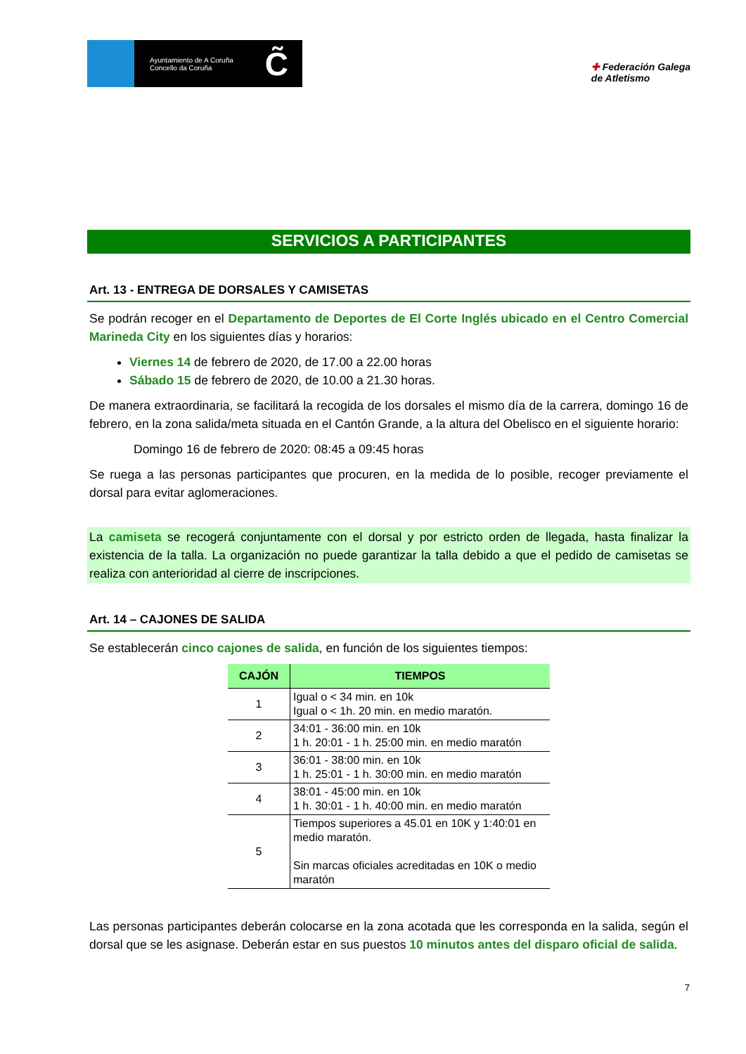Ayuntamiento de A Coruña
Concello da Coruña
C̃
✚ Federación Galega
de Atletismo
SERVICIOS A PARTICIPANTES
Art. 13 - ENTREGA DE DORSALES Y CAMISETAS
Se podrán recoger en el Departamento de Deportes de El Corte Inglés ubicado en el Centro Comercial Marineda City en los siguientes días y horarios:
Viernes 14 de febrero de 2020, de 17.00 a 22.00 horas
Sábado 15 de febrero de 2020, de 10.00 a 21.30 horas.
De manera extraordinaria, se facilitará la recogida de los dorsales el mismo día de la carrera, domingo 16 de febrero, en la zona salida/meta situada en el Cantón Grande, a la altura del Obelisco en el siguiente horario:
Domingo 16 de febrero de 2020: 08:45 a 09:45 horas
Se ruega a las personas participantes que procuren, en la medida de lo posible, recoger previamente el dorsal para evitar aglomeraciones.
La camiseta se recogerá conjuntamente con el dorsal y por estricto orden de llegada, hasta finalizar la existencia de la talla. La organización no puede garantizar la talla debido a que el pedido de camisetas se realiza con anterioridad al cierre de inscripciones.
Art. 14 – CAJONES DE SALIDA
Se establecerán cinco cajones de salida, en función de los siguientes tiempos:
| CAJÓN | TIEMPOS |
| --- | --- |
| 1 | Igual o < 34 min. en 10k Igual o < 1h. 20 min. en medio maratón. |
| 2 | 34:01 - 36:00 min. en 10k 1 h. 20:01 - 1 h. 25:00 min. en medio maratón |
| 3 | 36:01 - 38:00 min. en 10k 1 h. 25:01 - 1 h. 30:00 min. en medio maratón |
| 4 | 38:01 - 45:00 min. en 10k 1 h. 30:01 - 1 h. 40:00 min. en medio maratón |
| 5 | Tiempos superiores a 45.01 en 10K y 1:40:01 en medio maratón. Sin marcas oficiales acreditadas en 10K o medio maratón |
Las personas participantes deberán colocarse en la zona acotada que les corresponda en la salida, según el dorsal que se les asignase. Deberán estar en sus puestos 10 minutos antes del disparo oficial de salida.
7